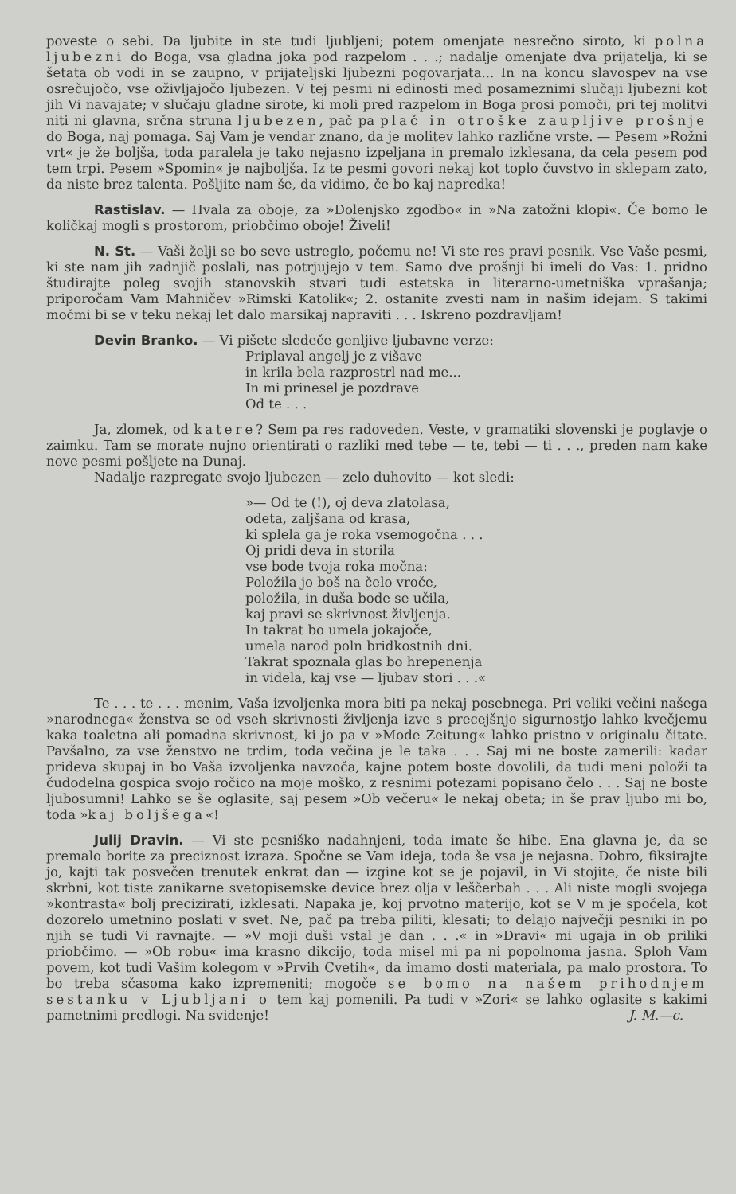poveste o sebi. Da ljubite in ste tudi ljubljeni; potem omenjate nesrečno siroto, ki polna ljubezni do Boga, vsa gladna joka pod razpelom . . .; nadalje omenjate dva prijatelja, ki se šetata ob vodi in se zaupno, v prijateljski ljubezni pogovarjata... In na koncu slavospev na vse osrečujočo, vse oživljajočo ljubezen. V tej pesmi ni edinosti med posameznimi slučaji ljubezni kot jih Vi navajate; v slučaju gladne sirote, ki moli pred razpelom in Boga prosi pomoči, pri tej molitvi niti ni glavna, srčna struna ljubezen, pač pa plač in otroške zaupljive prošnje do Boga, naj pomaga. Saj Vam je vendar znano, da je molitev lahko različne vrste. — Pesem »Rožni vrt« je že boljša, toda paralela je tako nejasno izpeljana in premalo izklesana, da cela pesem pod tem trpi. Pesem »Spomin« je najboljša. Iz te pesmi govori nekaj kot toplo čuvstvo in sklepam zato, da niste brez talenta. Pošljite nam še, da vidimo, če bo kaj napredka!
Rastislav. — Hvala za oboje, za »Dolenjsko zgodbo« in »Na zatožni klopi«. Če bomo le količkaj mogli s prostorom, priobčimo oboje! Živeli!
N. St. — Vaši želji se bo seve ustreglo, počemu ne! Vi ste res pravi pesnik. Vse Vaše pesmi, ki ste nam jih zadnjič poslali, nas potrjujejo v tem. Samo dve prošnji bi imeli do Vas: 1. pridno študirajte poleg svojih stanovskih stvari tudi estetska in literarno-umetniška vprašanja; priporočam Vam Mahničev »Rimski Katolik«; 2. ostanite zvesti nam in našim idejam. S takimi močmi bi se v teku nekaj let dalo marsikaj napraviti . . . Iskreno pozdravljam!
Devin Branko. — Vi pišete sledeče genljive ljubavne verze:
Priplaval angelj je z višave
in krila bela razprostrl nad me...
In mi prinesel je pozdrave
Od te . . .
Ja, zlomek, od katere? Sem pa res radoveden. Veste, v gramatiki slovenski je poglavje o zaimku. Tam se morate nujno orientirati o razliki med tebe — te, tebi — ti . . ., preden nam kake nove pesmi pošljete na Dunaj.
Nadalje razpregate svojo ljubezen — zelo duhovito — kot sledi:
»— Od te (!), oj deva zlatolasa,
odeta, zaljšana od krasa,
ki splela ga je roka vsemogočna . . .
Oj pridi deva in storila
vse bode tvoja roka močna:
Položila jo boš na čelo vroče,
položila, in duša bode se učila,
kaj pravi se skrivnost življenja.
In takrat bo umela jokajoče,
umela narod poln bridkostnih dni.
Takrat spoznala glas bo hrepenenja
in videla, kaj vse — ljubav stori . . .«
Te . . . te . . . menim, Vaša izvoljenka mora biti pa nekaj posebnega. Pri veliki večini našega »narodnega« ženstva se od vseh skrivnosti življenja izve s precejšnjo sigurnostjo lahko kvečjemu kaka toaletna ali pomadna skrivnost, ki jo pa v »Mode Zeitung« lahko pristno v originalu čitate. Pavšalno, za vse ženstvo ne trdim, toda večina je le taka . . . Saj mi ne boste zamerili: kadar prideva skupaj in bo Vaša izvoljenka navzoča, kajne potem boste dovolili, da tudi meni položi ta čudodelna gospica svojo ročico na moje moško, z resnimi potezami popisano čelo . . . Saj ne boste ljubosumni! Lahko se še oglasite, saj pesem »Ob večeru« le nekaj obeta; in še prav ljubo mi bo, toda »kaj boljšega«!
Julij Dravin. — Vi ste pesniško nadahnjeni, toda imate še hibe. Ena glavna je, da se premalo borite za preciznost izraza. Spočne se Vam ideja, toda še vsa je nejasna. Dobro, fiksirajte jo, kajti tak posvečen trenutek enkrat dan — izgine kot se je pojavil, in Vi stojite, če niste bili skrbni, kot tiste zanikarne svetopisemske device brez olja v leščerbah . . . Ali niste mogli svojega »kontrasta« bolj precizirati, izklesati. Napaka je, koj prvotno materijo, kot se V m je spočela, kot dozorelo umetnino poslati v svet. Ne, pač pa treba piliti, klesati; to delajo največji pesniki in po njih se tudi Vi ravnajte. — »V moji duši vstal je dan . . .« in »Dravi« mi ugaja in ob priliki priobčimo. — »Ob robu« ima krasno dikcijo, toda misel mi pa ni popolnoma jasna. Sploh Vam povem, kot tudi Vašim kolegom v »Prvih Cvetih«, da imamo dosti materiala, pa malo prostora. To bo treba sčasoma kako izpremeniti; mogoče se bomo na našem prihodnjem sestanku v Ljubljani o tem kaj pomenili. Pa tudi v »Zori« se lahko oglasite s kakimi pametnimi predlogi. Na svidenje! J. M.—c.